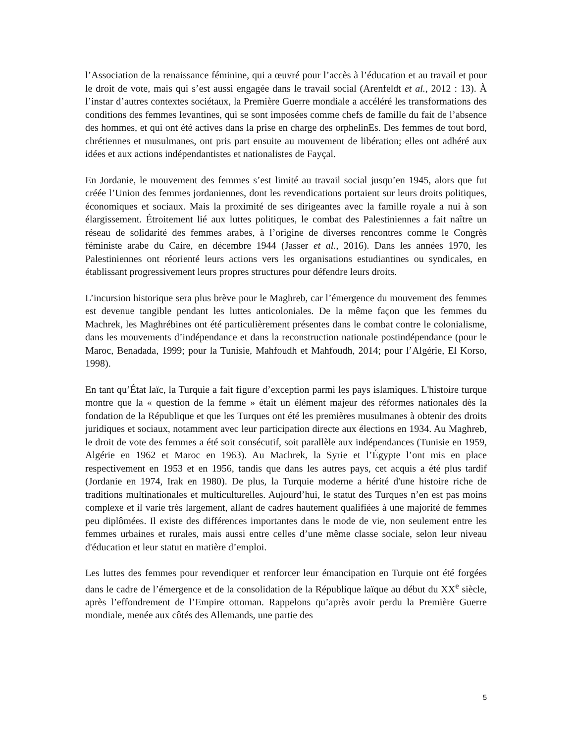l’Association de la renaissance féminine, qui a œuvré pour l’accès à l’éducation et au travail et pour le droit de vote, mais qui s’est aussi engagée dans le travail social (Arenfeldt et al., 2012 : 13). À l’instar d’autres contextes sociétaux, la Première Guerre mondiale a accéléré les transformations des conditions des femmes levantines, qui se sont imposées comme chefs de famille du fait de l’absence des hommes, et qui ont été actives dans la prise en charge des orphelinEs. Des femmes de tout bord, chrétiennes et musulmanes, ont pris part ensuite au mouvement de libération; elles ont adhéré aux idées et aux actions indépendantistes et nationalistes de Fayçal.
En Jordanie, le mouvement des femmes s’est limité au travail social jusqu’en 1945, alors que fut créée l’Union des femmes jordaniennes, dont les revendications portaient sur leurs droits politiques, économiques et sociaux. Mais la proximité de ses dirigeantes avec la famille royale a nui à son élargissement. Étroitement lié aux luttes politiques, le combat des Palestiniennes a fait naître un réseau de solidarité des femmes arabes, à l’origine de diverses rencontres comme le Congrès féministe arabe du Caire, en décembre 1944 (Jasser et al., 2016). Dans les années 1970, les Palestiniennes ont réorienté leurs actions vers les organisations estudiantines ou syndicales, en établissant progressivement leurs propres structures pour défendre leurs droits.
L’incursion historique sera plus brève pour le Maghreb, car l’émergence du mouvement des femmes est devenue tangible pendant les luttes anticoloniales. De la même façon que les femmes du Machrek, les Maghrébines ont été particulièrement présentes dans le combat contre le colonialisme, dans les mouvements d’indépendance et dans la reconstruction nationale postindépendance (pour le Maroc, Benadada, 1999; pour la Tunisie, Mahfoudh et Mahfoudh, 2014; pour l’Algérie, El Korso, 1998).
En tant qu’État laïc, la Turquie a fait figure d’exception parmi les pays islamiques. L'histoire turque montre que la « question de la femme » était un élément majeur des réformes nationales dès la fondation de la République et que les Turques ont été les premières musulmanes à obtenir des droits juridiques et sociaux, notamment avec leur participation directe aux élections en 1934. Au Maghreb, le droit de vote des femmes a été soit consécutif, soit parallèle aux indépendances (Tunisie en 1959, Algérie en 1962 et Maroc en 1963). Au Machrek, la Syrie et l’Égypte l’ont mis en place respectivement en 1953 et en 1956, tandis que dans les autres pays, cet acquis a été plus tardif (Jordanie en 1974, Irak en 1980). De plus, la Turquie moderne a hérité d'une histoire riche de traditions multinationales et multiculturelles. Aujourd’hui, le statut des Turques n’en est pas moins complexe et il varie très largement, allant de cadres hautement qualifiées à une majorité de femmes peu diplômées. Il existe des différences importantes dans le mode de vie, non seulement entre les femmes urbaines et rurales, mais aussi entre celles d’une même classe sociale, selon leur niveau d'éducation et leur statut en matière d’emploi.
Les luttes des femmes pour revendiquer et renforcer leur émancipation en Turquie ont été forgées dans le cadre de l’émergence et de la consolidation de la République laïque au début du XX<sup>e</sup> siècle, après l’effondrement de l’Empire ottoman. Rappelons qu’après avoir perdu la Première Guerre mondiale, menée aux côtés des Allemands, une partie des
5